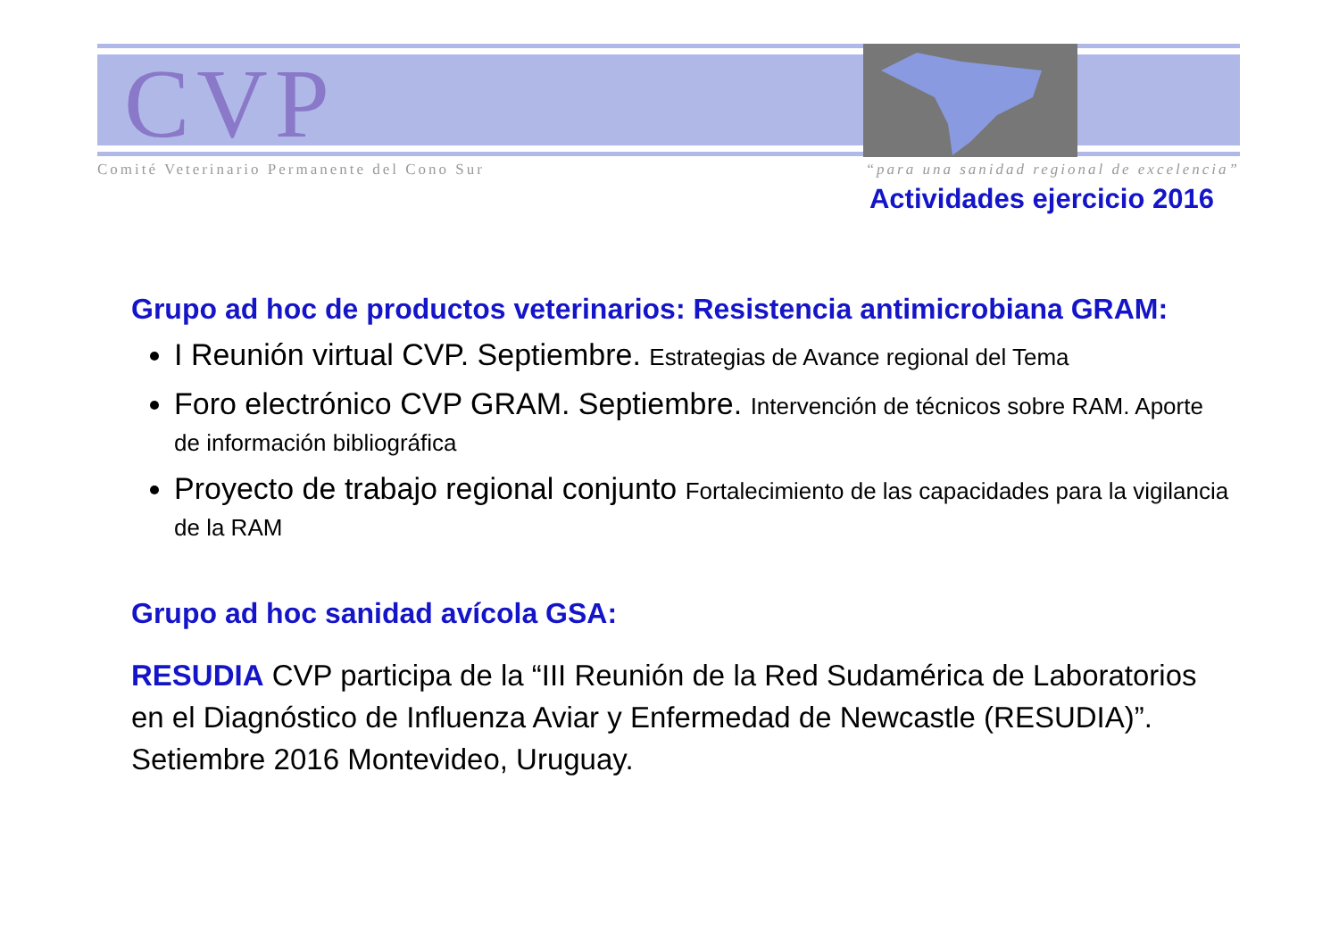CVP
Comité Veterinario Permanente del Cono Sur “para una sanidad regional de excelencia”
Actividades ejercicio 2016
Grupo ad hoc de productos veterinarios: Resistencia antimicrobiana GRAM:
I Reunión virtual CVP. Septiembre. Estrategias de Avance regional del Tema
Foro electrónico CVP GRAM. Septiembre. Intervención de técnicos sobre RAM. Aporte de información bibliográfica
Proyecto de trabajo regional conjunto Fortalecimiento de las capacidades para la vigilancia de la RAM
Grupo ad hoc sanidad avícola GSA:
RESUDIA CVP participa de la “III Reunión de la Red Sudamérica de Laboratorios en el Diagnóstico de Influenza Aviar y Enfermedad de Newcastle (RESUDIA)”. Setiembre 2016 Montevideo, Uruguay.